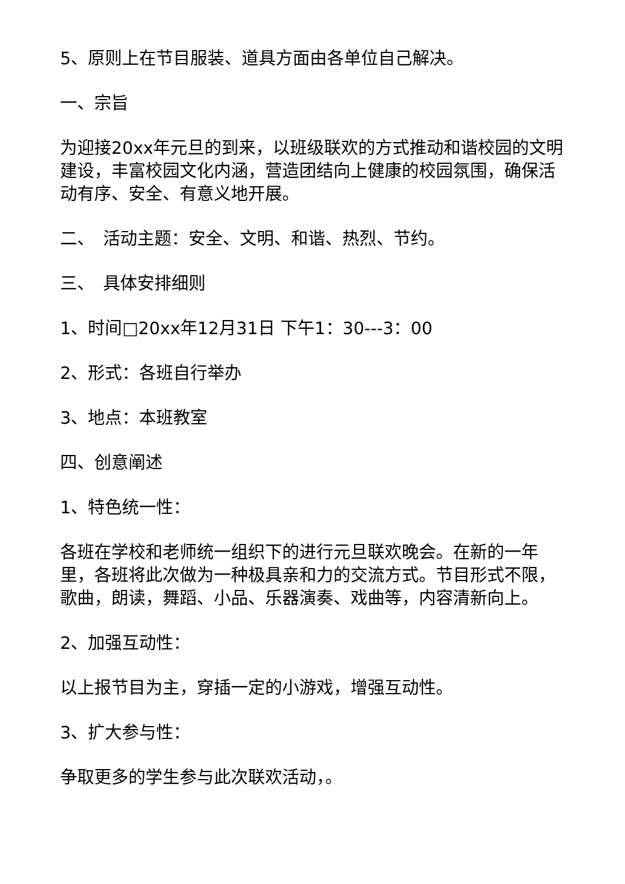5、原则上在节目服装、道具方面由各单位自己解决。
一、宗旨
为迎接20xx年元旦的到来，以班级联欢的方式推动和谐校园的文明建设，丰富校园文化内涵，营造团结向上健康的校园氛围，确保活动有序、安全、有意义地开展。
二、　活动主题：安全、文明、和谐、热烈、节约。
三、　具体安排细则
1、时间□20xx年12月31日 下午1：30---3：00
2、形式：各班自行举办
3、地点：本班教室
四、创意阐述
1、特色统一性：
各班在学校和老师统一组织下的进行元旦联欢晚会。在新的一年里，各班将此次做为一种极具亲和力的交流方式。节目形式不限，歌曲，朗读，舞蹈、小品、乐器演奏、戏曲等，内容清新向上。
2、加强互动性：
以上报节目为主，穿插一定的小游戏，增强互动性。
3、扩大参与性：
争取更多的学生参与此次联欢活动，。